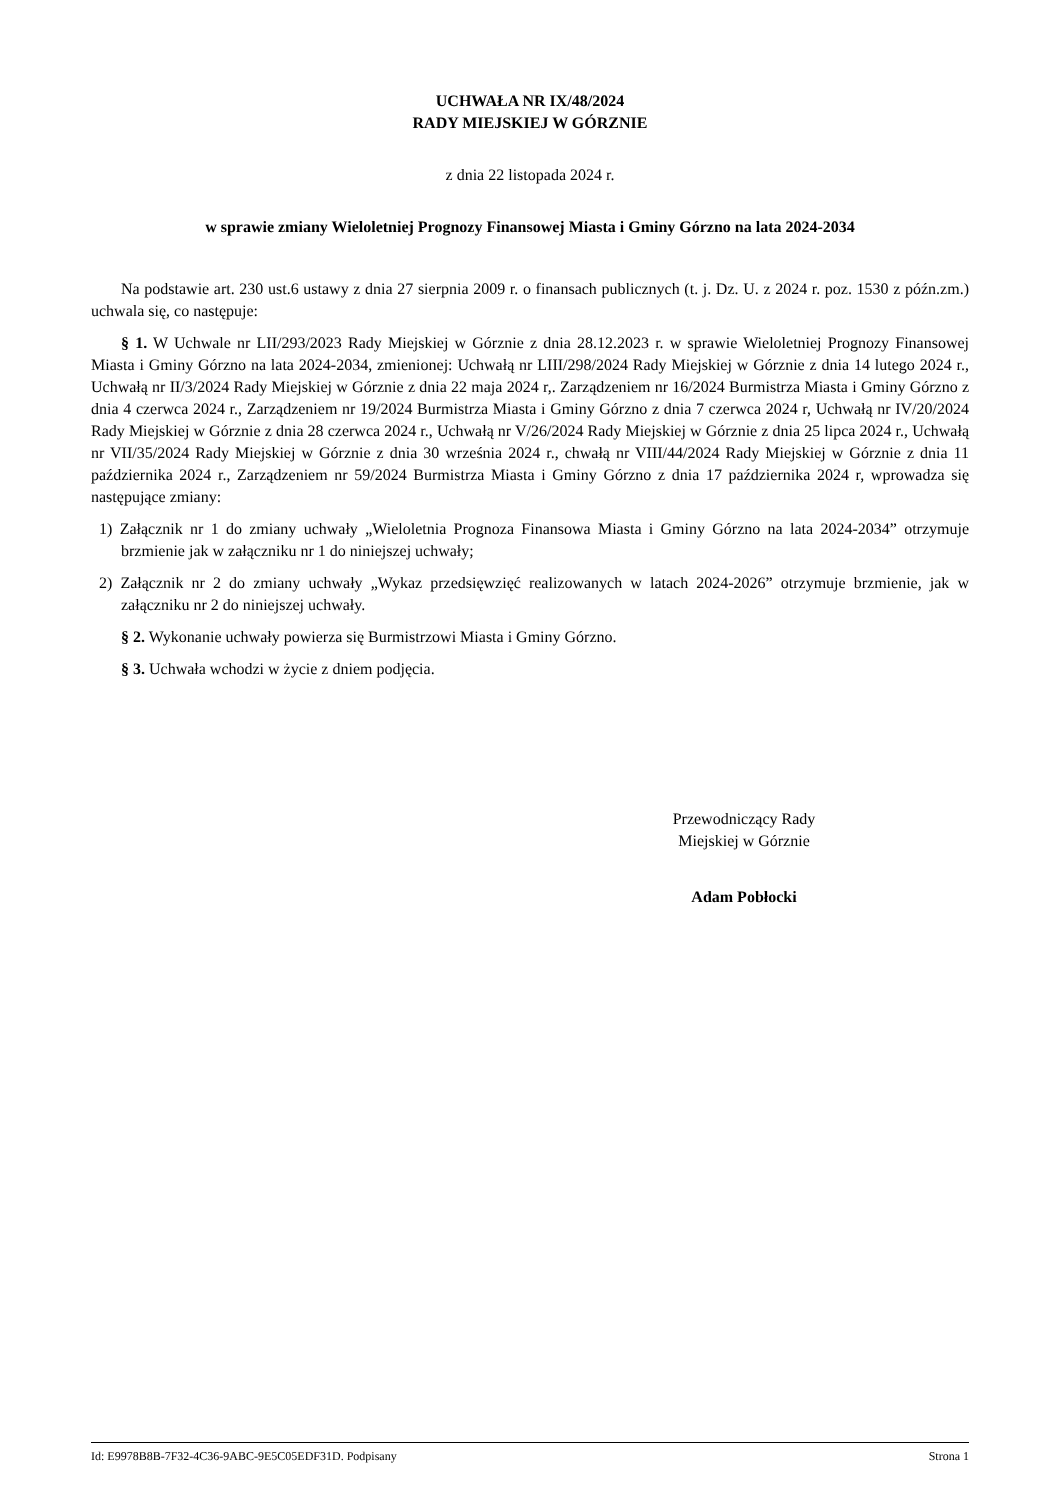UCHWAŁA NR IX/48/2024
RADY MIEJSKIEJ W GÓRZNIE
z dnia 22 listopada 2024 r.
w sprawie zmiany Wieloletniej Prognozy Finansowej Miasta i Gminy Górzno na lata 2024-2034
Na podstawie art. 230 ust.6 ustawy z dnia 27 sierpnia 2009 r. o finansach publicznych (t. j. Dz. U. z 2024 r. poz. 1530 z późn.zm.) uchwala się, co następuje:
§ 1. W Uchwale nr LII/293/2023 Rady Miejskiej w Górznie z dnia 28.12.2023 r. w sprawie Wieloletniej Prognozy Finansowej Miasta i Gminy Górzno na lata 2024-2034, zmienionej: Uchwałą nr LIII/298/2024 Rady Miejskiej w Górznie z dnia 14 lutego 2024 r., Uchwałą nr II/3/2024 Rady Miejskiej w Górznie z dnia 22 maja 2024 r,. Zarządzeniem nr 16/2024 Burmistrza Miasta i Gminy Górzno z dnia 4 czerwca 2024 r., Zarządzeniem nr 19/2024 Burmistrza Miasta i Gminy Górzno z dnia 7 czerwca 2024 r, Uchwałą nr IV/20/2024 Rady Miejskiej w Górznie z dnia 28 czerwca 2024 r., Uchwałą nr V/26/2024 Rady Miejskiej w Górznie z dnia 25 lipca 2024 r., Uchwałą nr VII/35/2024 Rady Miejskiej w Górznie z dnia 30 września 2024 r., chwałą nr VIII/44/2024 Rady Miejskiej w Górznie z dnia 11 października 2024 r., Zarządzeniem nr 59/2024 Burmistrza Miasta i Gminy Górzno z dnia 17 października 2024 r, wprowadza się następujące zmiany:
1) Załącznik nr 1 do zmiany uchwały „Wieloletnia Prognoza Finansowa Miasta i Gminy Górzno na lata 2024-2034” otrzymuje brzmienie jak w załączniku nr 1 do niniejszej uchwały;
2) Załącznik nr 2 do zmiany uchwały „Wykaz przedsięwzięć realizowanych w latach 2024-2026” otrzymuje brzmienie, jak w załączniku nr 2 do niniejszej uchwały.
§ 2. Wykonanie uchwały powierza się Burmistrzowi Miasta i Gminy Górzno.
§ 3. Uchwała wchodzi w życie z dniem podjęcia.
Przewodniczący Rady
Miejskiej w Górznie
Adam Pobłocki
Id: E9978B8B-7F32-4C36-9ABC-9E5C05EDF31D. Podpisany Strona 1